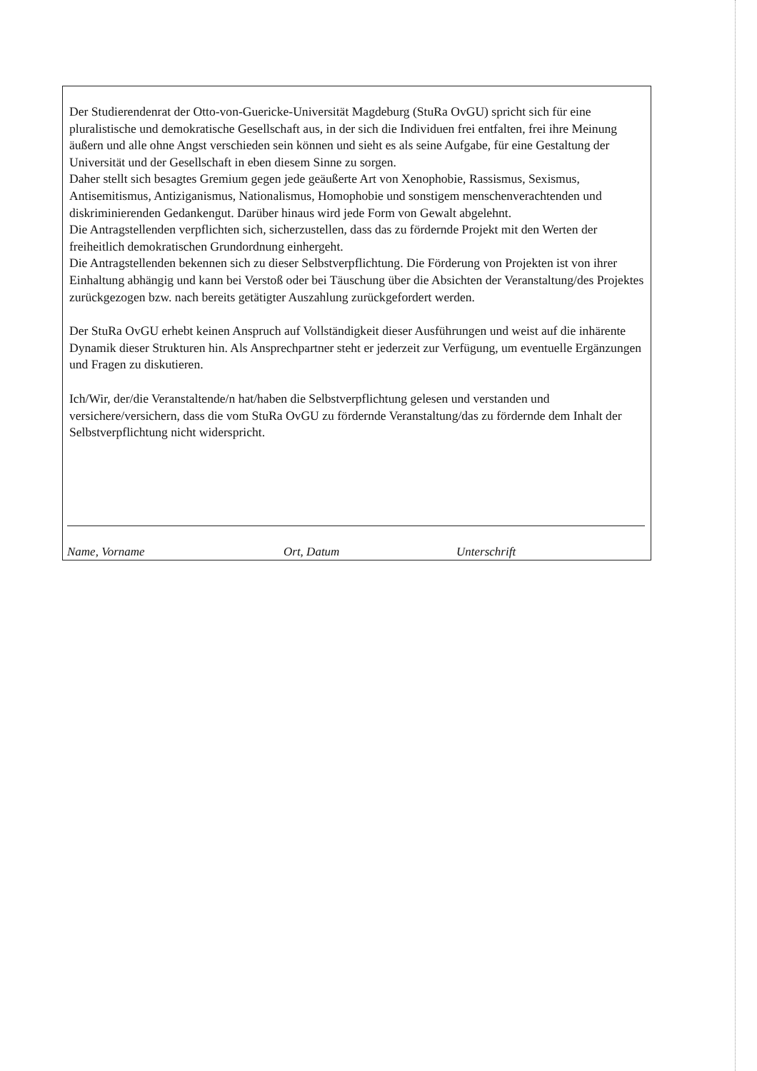Der Studierendenrat der Otto-von-Guericke-Universität Magdeburg (StuRa OvGU) spricht sich für eine pluralistische und demokratische Gesellschaft aus, in der sich die Individuen frei entfalten, frei ihre Meinung äußern und alle ohne Angst verschieden sein können und sieht es als seine Aufgabe, für eine Gestaltung der Universität und der Gesellschaft in eben diesem Sinne zu sorgen.
Daher stellt sich besagtes Gremium gegen jede geäußerte Art von Xenophobie, Rassismus, Sexismus, Antisemitismus, Antiziganismus, Nationalismus, Homophobie und sonstigem menschenverachtenden und diskriminierenden Gedankengut. Darüber hinaus wird jede Form von Gewalt abgelehnt.
Die Antragstellenden verpflichten sich, sicherzustellen, dass das zu fördernde Projekt mit den Werten der freiheitlich demokratischen Grundordnung einhergeht.
Die Antragstellenden bekennen sich zu dieser Selbstverpflichtung. Die Förderung von Projekten ist von ihrer Einhaltung abhängig und kann bei Verstoß oder bei Täuschung über die Absichten der Veranstaltung/des Projektes zurückgezogen bzw. nach bereits getätigter Auszahlung zurückgefordert werden.
Der StuRa OvGU erhebt keinen Anspruch auf Vollständigkeit dieser Ausführungen und weist auf die inhärente Dynamik dieser Strukturen hin. Als Ansprechpartner steht er jederzeit zur Verfügung, um eventuelle Ergänzungen und Fragen zu diskutieren.
Ich/Wir, der/die Veranstaltende/n hat/haben die Selbstverpflichtung gelesen und verstanden und versichere/versichern, dass die vom StuRa OvGU zu fördernde Veranstaltung/das zu fördernde dem Inhalt der Selbstverpflichtung nicht widerspricht.
Name, Vorname Ort, Datum Unterschrift